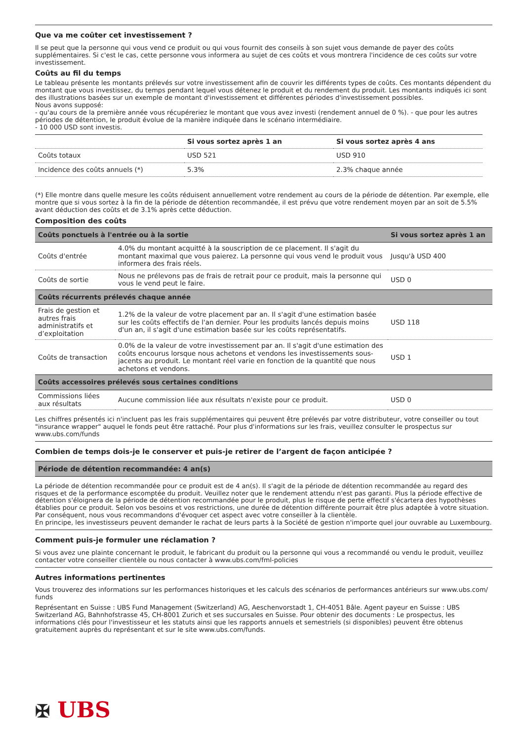Que va me coûter cet investissement ?
Il se peut que la personne qui vous vend ce produit ou qui vous fournit des conseils à son sujet vous demande de payer des coûts supplémentaires. Si c'est le cas, cette personne vous informera au sujet de ces coûts et vous montrera l'incidence de ces coûts sur votre investissement.
Coûts au fil du temps
Le tableau présente les montants prélevés sur votre investissement afin de couvrir les différents types de coûts. Ces montants dépendent du montant que vous investissez, du temps pendant lequel vous détenez le produit et du rendement du produit. Les montants indiqués ici sont des illustrations basées sur un exemple de montant d'investissement et différentes périodes d'investissement possibles.
Nous avons supposé:
- qu'au cours de la première année vous récupéreriez le montant que vous avez investi (rendement annuel de 0 %). - que pour les autres périodes de détention, le produit évolue de la manière indiquée dans le scénario intermédiaire.
- 10 000 USD sont investis.
| | Si vous sortez après 1 an | Si vous sortez après 4 ans |
| --- | --- | --- |
| Coûts totaux | USD 521 | USD 910 |
| Incidence des coûts annuels (*) | 5.3% | 2.3% chaque année |
(*) Elle montre dans quelle mesure les coûts réduisent annuellement votre rendement au cours de la période de détention. Par exemple, elle montre que si vous sortez à la fin de la période de détention recommandée, il est prévu que votre rendement moyen par an soit de 5.5% avant déduction des coûts et de 3.1% après cette déduction.
Composition des coûts
| Coûts ponctuels à l'entrée ou à la sortie | | Si vous sortez après 1 an |
| --- | --- | --- |
| Coûts d'entrée | 4.0% du montant acquitté à la souscription de ce placement. Il s'agit du montant maximal que vous paierez. La personne qui vous vend le produit vous informera des frais réels. | Jusqu'à USD 400 |
| Coûts de sortie | Nous ne prélevons pas de frais de retrait pour ce produit, mais la personne qui vous le vend peut le faire. | USD 0 |
| Coûts récurrents prélevés chaque année | | |
| Frais de gestion et autres frais administratifs et d’exploitation | 1.2% de la valeur de votre placement par an. Il s'agit d'une estimation basée sur les coûts effectifs de l'an dernier. Pour les produits lancés depuis moins d'un an, il s'agit d'une estimation basée sur les coûts représentatifs. | USD 118 |
| Coûts de transaction | 0.0% de la valeur de votre investissement par an. Il s'agit d'une estimation des coûts encourus lorsque nous achetons et vendons les investissements sous-jacents au produit. Le montant réel varie en fonction de la quantité que nous achetons et vendons. | USD 1 |
| Coûts accessoires prélevés sous certaines conditions | | |
| Commissions liées aux résultats | Aucune commission liée aux résultats n'existe pour ce produit. | USD 0 |
Les chiffres présentés ici n'incluent pas les frais supplémentaires qui peuvent être prélevés par votre distributeur, votre conseiller ou tout "insurance wrapper" auquel le fonds peut être rattaché. Pour plus d'informations sur les frais, veuillez consulter le prospectus sur www.ubs.com/funds
Combien de temps dois-je le conserver et puis-je retirer de l’argent de façon anticipée ?
Période de détention recommandée: 4 an(s)
La période de détention recommandée pour ce produit est de 4 an(s). Il s'agit de la période de détention recommandée au regard des risques et de la performance escomptée du produit. Veuillez noter que le rendement attendu n'est pas garanti. Plus la période effective de détention s'éloignera de la période de détention recommandée pour le produit, plus le risque de perte effectif s'écartera des hypothèses établies pour ce produit. Selon vos besoins et vos restrictions, une durée de détention différente pourrait être plus adaptée à votre situation. Par conséquent, nous vous recommandons d'évoquer cet aspect avec votre conseiller à la clientèle.
En principe, les investisseurs peuvent demander le rachat de leurs parts à la Société de gestion n'importe quel jour ouvrable au Luxembourg.
Comment puis-je formuler une réclamation ?
Si vous avez une plainte concernant le produit, le fabricant du produit ou la personne qui vous a recommandé ou vendu le produit, veuillez contacter votre conseiller clientèle ou nous contacter à www.ubs.com/fml-policies
Autres informations pertinentes
Vous trouverez des informations sur les performances historiques et les calculs des scénarios de performances antérieurs sur www.ubs.com/ funds
Représentant en Suisse : UBS Fund Management (Switzerland) AG, Aeschenvorstadt 1, CH-4051 Bâle. Agent payeur en Suisse : UBS Switzerland AG, Bahnhofstrasse 45, CH-8001 Zurich et ses succursales en Suisse. Pour obtenir des documents : Le prospectus, les informations clés pour l'investisseur et les statuts ainsi que les rapports annuels et semestriels (si disponibles) peuvent être obtenus gratuitement auprès du représentant et sur le site www.ubs.com/funds.
✠ UBS